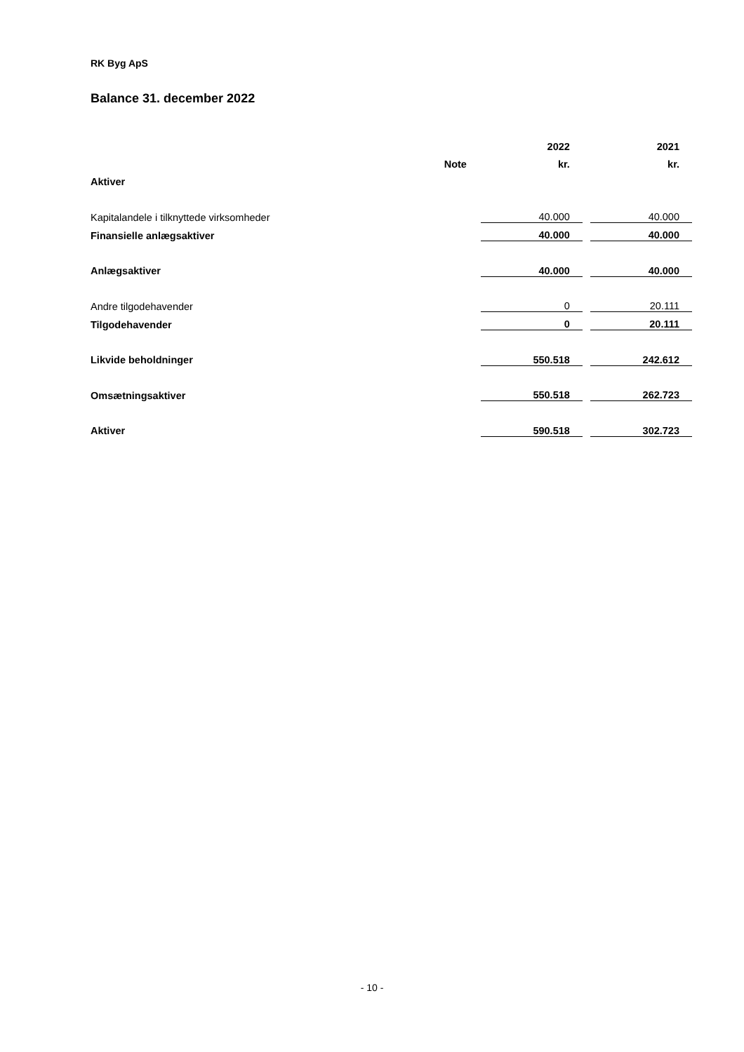RK Byg ApS
Balance 31. december 2022
| | | 2022 | | 2021 |
| | Note | kr. | | kr. |
| Aktiver | | | | |
| Kapitalandele i tilknyttede virksomheder | | 40.000 | | 40.000 |
| Finansielle anlægsaktiver | | 40.000 | | 40.000 |
| Anlægsaktiver | | 40.000 | | 40.000 |
| Andre tilgodehavender | | 0 | | 20.111 |
| Tilgodehavender | | 0 | | 20.111 |
| Likvide beholdninger | | 550.518 | | 242.612 |
| Omsætningsaktiver | | 550.518 | | 262.723 |
| Aktiver | | 590.518 | | 302.723 |
- 10 -